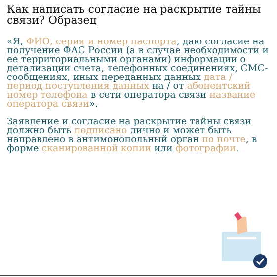Как написать согласие на раскрытие тайны связи? Образец
«Я, ФИО, серия и номер паспорта, даю согласие на получение ФАС России (а в случае необходимости и ее территориальными органами) информации о детализации счета, телефонных соединениях, СМС-сообщениях, иных переданных данных дата / период поступления данных на / от абонентский номер телефона в сети оператора связи название оператора связи».
Заявление и согласие на раскрытие тайны связи должно быть подписано лично и может быть направлено в антимонопольный орган по почте, в форме сканированной копии или фотографии.